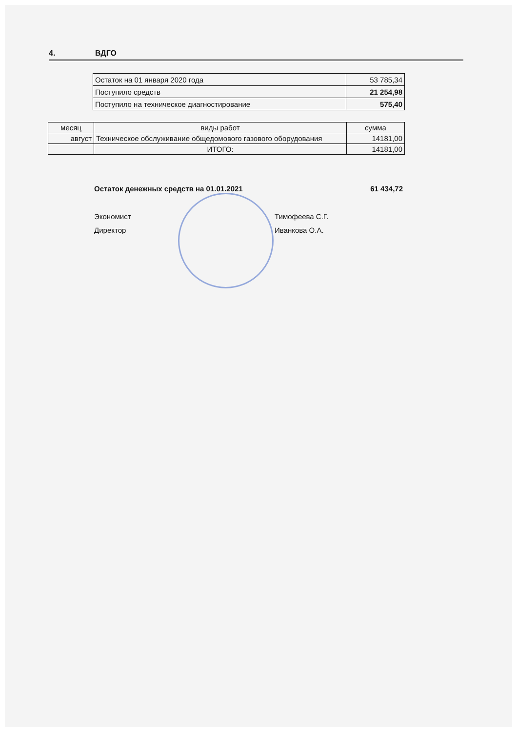4. ВДГО
| Остаток на 01 января 2020 года | 53 785,34 |
| Поступило средств | 21 254,98 |
| Поступило на техническое диагностирование | 575,40 |
| месяц | виды работ | сумма |
| --- | --- | --- |
| август | Техническое обслуживание общедомового газового оборудования | 14181,00 |
| | ИТОГО: | 14181,00 |
Остаток денежных средств на 01.01.2021 61 434,72
Экономист Тимофеева С.Г.
Директор Иванкова О.А.